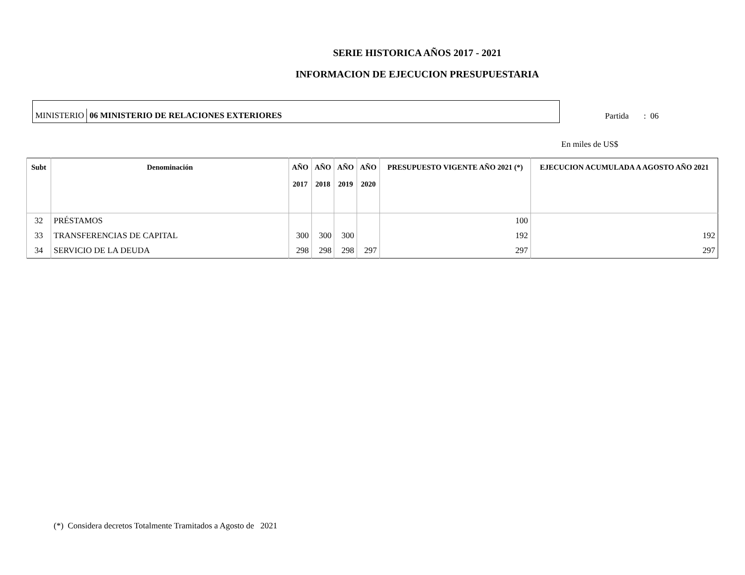SERIE HISTORICA AÑOS 2017 - 2021
INFORMACION DE EJECUCION PRESUPUESTARIA
MINISTERIO
06 MINISTERIO DE RELACIONES EXTERIORES
Partida : 06
En miles de US$
| Subt | Denominación | AÑO 2017 | AÑO 2018 | AÑO 2019 | AÑO 2020 | PRESUPUESTO VIGENTE AÑO 2021 (*) | EJECUCION ACUMULADA A AGOSTO AÑO 2021 |
| --- | --- | --- | --- | --- | --- | --- | --- |
| 32 | PRÉSTAMOS | | | | | 100 | |
| 33 | TRANSFERENCIAS DE CAPITAL | 300 | 300 | 300 | | 192 | 192 |
| 34 | SERVICIO DE LA DEUDA | 298 | 298 | 298 | 297 | 297 | 297 |
(*) Considera decretos Totalmente Tramitados a Agosto de 2021